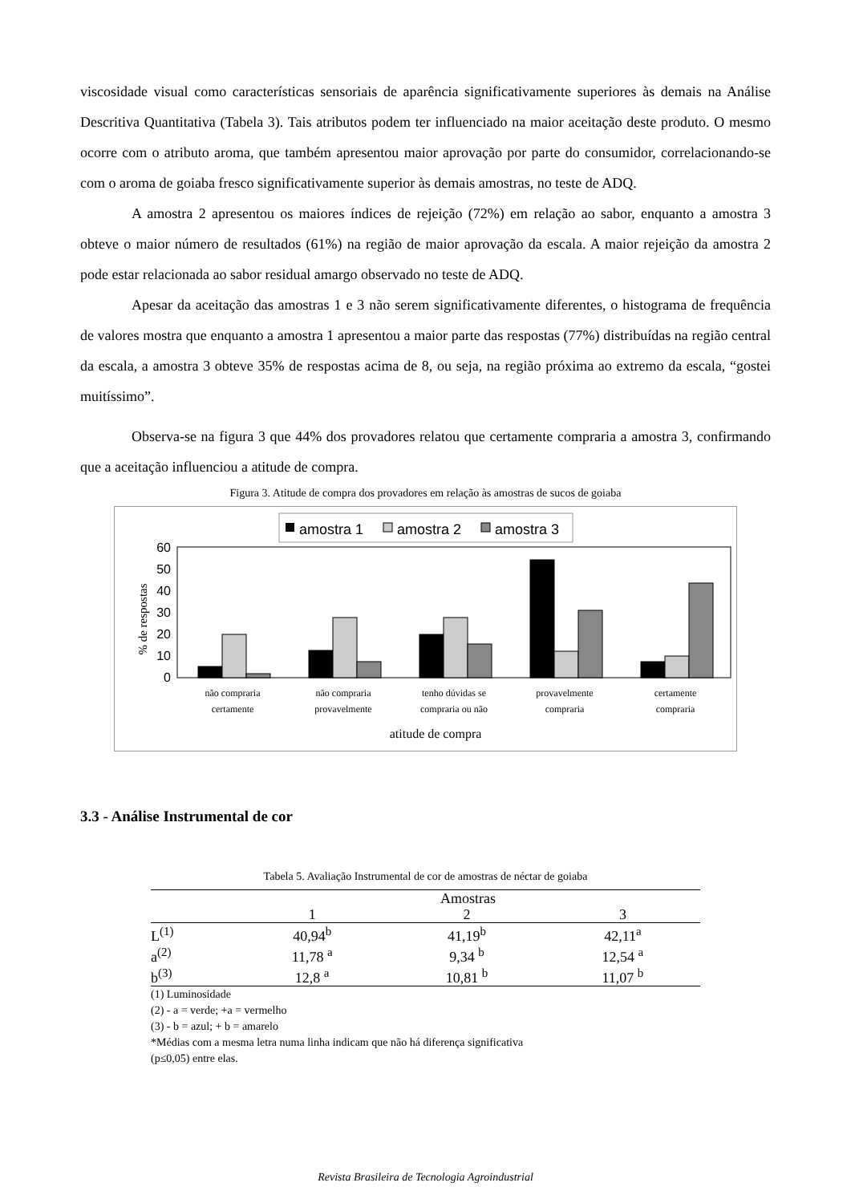viscosidade visual como características sensoriais de aparência significativamente superiores às demais na Análise Descritiva Quantitativa (Tabela 3). Tais atributos podem ter influenciado na maior aceitação deste produto. O mesmo ocorre com o atributo aroma, que também apresentou maior aprovação por parte do consumidor, correlacionando-se com o aroma de goiaba fresco significativamente superior às demais amostras, no teste de ADQ.
A amostra 2 apresentou os maiores índices de rejeição (72%) em relação ao sabor, enquanto a amostra 3 obteve o maior número de resultados (61%) na região de maior aprovação da escala. A maior rejeição da amostra 2 pode estar relacionada ao sabor residual amargo observado no teste de ADQ.
Apesar da aceitação das amostras 1 e 3 não serem significativamente diferentes, o histograma de frequência de valores mostra que enquanto a amostra 1 apresentou a maior parte das respostas (77%) distribuídas na região central da escala, a amostra 3 obteve 35% de respostas acima de 8, ou seja, na região próxima ao extremo da escala, “gostei muitíssimo”.
Observa-se na figura 3 que 44% dos provadores relatou que certamente compraria a amostra 3, confirmando que a aceitação influenciou a atitude de compra.
Figura 3. Atitude de compra dos provadores em relação às amostras de sucos de goiaba
amostra 1
amostra 2
amostra 3
60
50
40
30
20
10
0
% de respostas
não compraria
certamente
não compraria
provavelmente
tenho dúvidas se
compraria ou não
provavelmente
compraria
certamente
compraria
atitude de compra
3.3 - Análise Instrumental de cor
Tabela 5. Avaliação Instrumental de cor de amostras de néctar de goiaba
| | Amostras | | |
| --- | --- | --- | --- |
| | 1 | 2 | 3 |
| L<sup>(1)</sup> | 40,94<sup>b</sup> | 41,19<sup>b</sup> | 42,11<sup>a</sup> |
| a<sup>(2)</sup> | 11,78 <sup>a</sup> | 9,34 <sup>b</sup> | 12,54 <sup>a</sup> |
| b<sup>(3)</sup> | 12,8 <sup>a</sup> | 10,81 <sup>b</sup> | 11,07 <sup>b</sup> |
(1) Luminosidade
(2) - a = verde; +a = vermelho
(3) - b = azul; + b = amarelo
*Médias com a mesma letra numa linha indicam que não há diferença significativa
(p≤0,05) entre elas.
Revista Brasileira de Tecnologia Agroindustrial